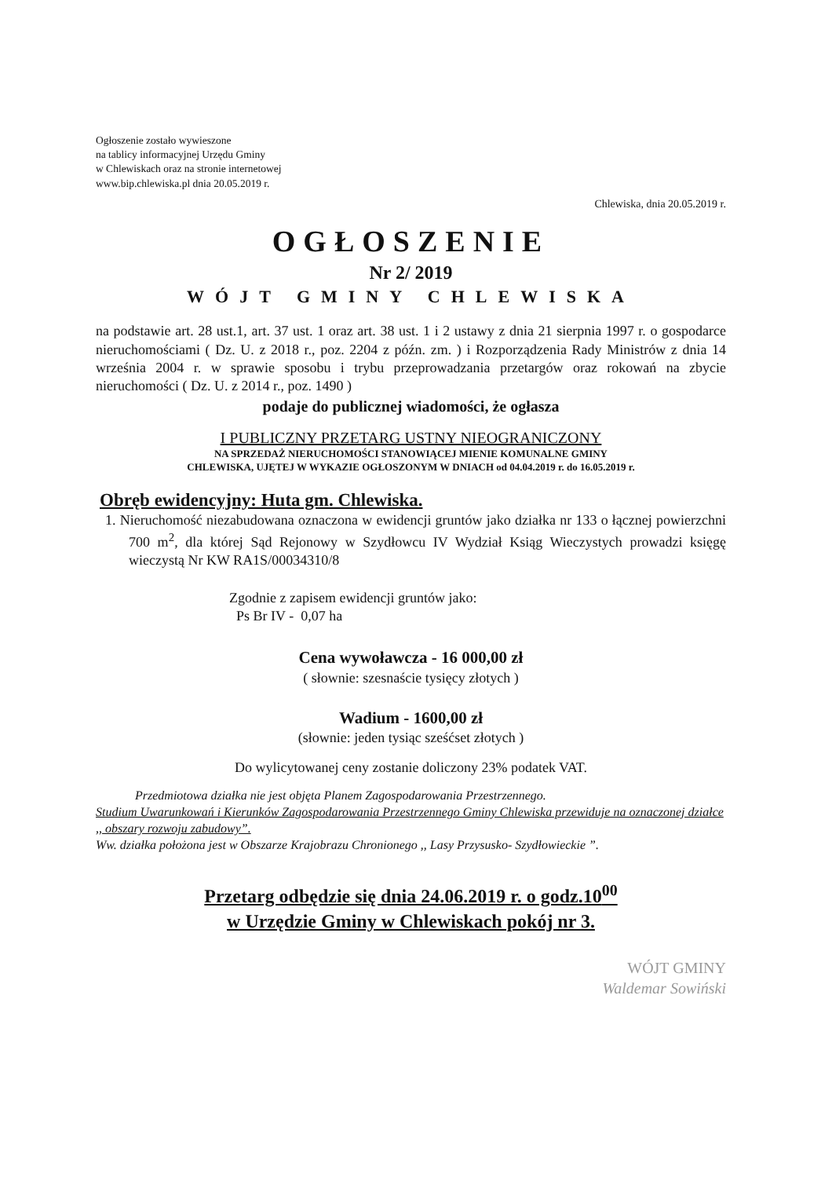Ogłoszenie zostało wywieszone
na tablicy informacyjnej Urzędu Gminy
w Chlewiskach oraz na stronie internetowej
www.bip.chlewiska.pl dnia 20.05.2019 r.
Chlewiska, dnia 20.05.2019 r.
OGŁOSZENIE
Nr 2/ 2019
WÓJT GMINY CHLEWISKA
na podstawie art. 28 ust.1, art. 37 ust. 1 oraz art. 38 ust. 1 i 2 ustawy z dnia 21 sierpnia 1997 r. o gospodarce nieruchomościami ( Dz. U. z 2018 r., poz. 2204 z późn. zm. ) i Rozporządzenia Rady Ministrów z dnia 14 września 2004 r. w sprawie sposobu i trybu przeprowadzania przetargów oraz rokowań na zbycie nieruchomości ( Dz. U. z 2014 r., poz. 1490 )
podaje do publicznej wiadomości, że ogłasza
I PUBLICZNY PRZETARG USTNY NIEOGRANICZONY
NA SPRZEDAŻ NIERUCHOMOŚCI STANOWIĄCEJ MIENIE KOMUNALNE GMINY
CHLEWISKA, UJĘTEJ W WYKAZIE OGŁOSZONYM W DNIACH od 04.04.2019 r. do 16.05.2019 r.
Obręb ewidencyjny: Huta gm. Chlewiska.
1. Nieruchomość niezabudowana oznaczona w ewidencji gruntów jako działka nr 133 o łącznej powierzchni 700 m<sup>2</sup>, dla której Sąd Rejonowy w Szydłowcu IV Wydział Ksiąg Wieczystych prowadzi księgę wieczystą Nr KW RA1S/00034310/8
Zgodnie z zapisem ewidencji gruntów jako:
Ps Br IV - 0,07 ha
Cena wywoławcza - 16 000,00 zł
( słownie: szesnaście tysięcy złotych )
Wadium - 1600,00 zł
(słownie: jeden tysiąc sześćset złotych )
Do wylicytowanej ceny zostanie doliczony 23% podatek VAT.
Przedmiotowa działka nie jest objęta Planem Zagospodarowania Przestrzennego.
Studium Uwarunkowań i Kierunków Zagospodarowania Przestrzennego Gminy Chlewiska przewiduje na oznaczonej działce ,, obszary rozwoju zabudowy”.
Ww. działka położona jest w Obszarze Krajobrazu Chronionego ,, Lasy Przysusko- Szydłowieckie ”.
Przetarg odbędzie się dnia 24.06.2019 r. o godz.10<sup>00</sup>
w Urzędzie Gminy w Chlewiskach pokój nr 3.
WÓJT GMINY
Waldemar Sowiński